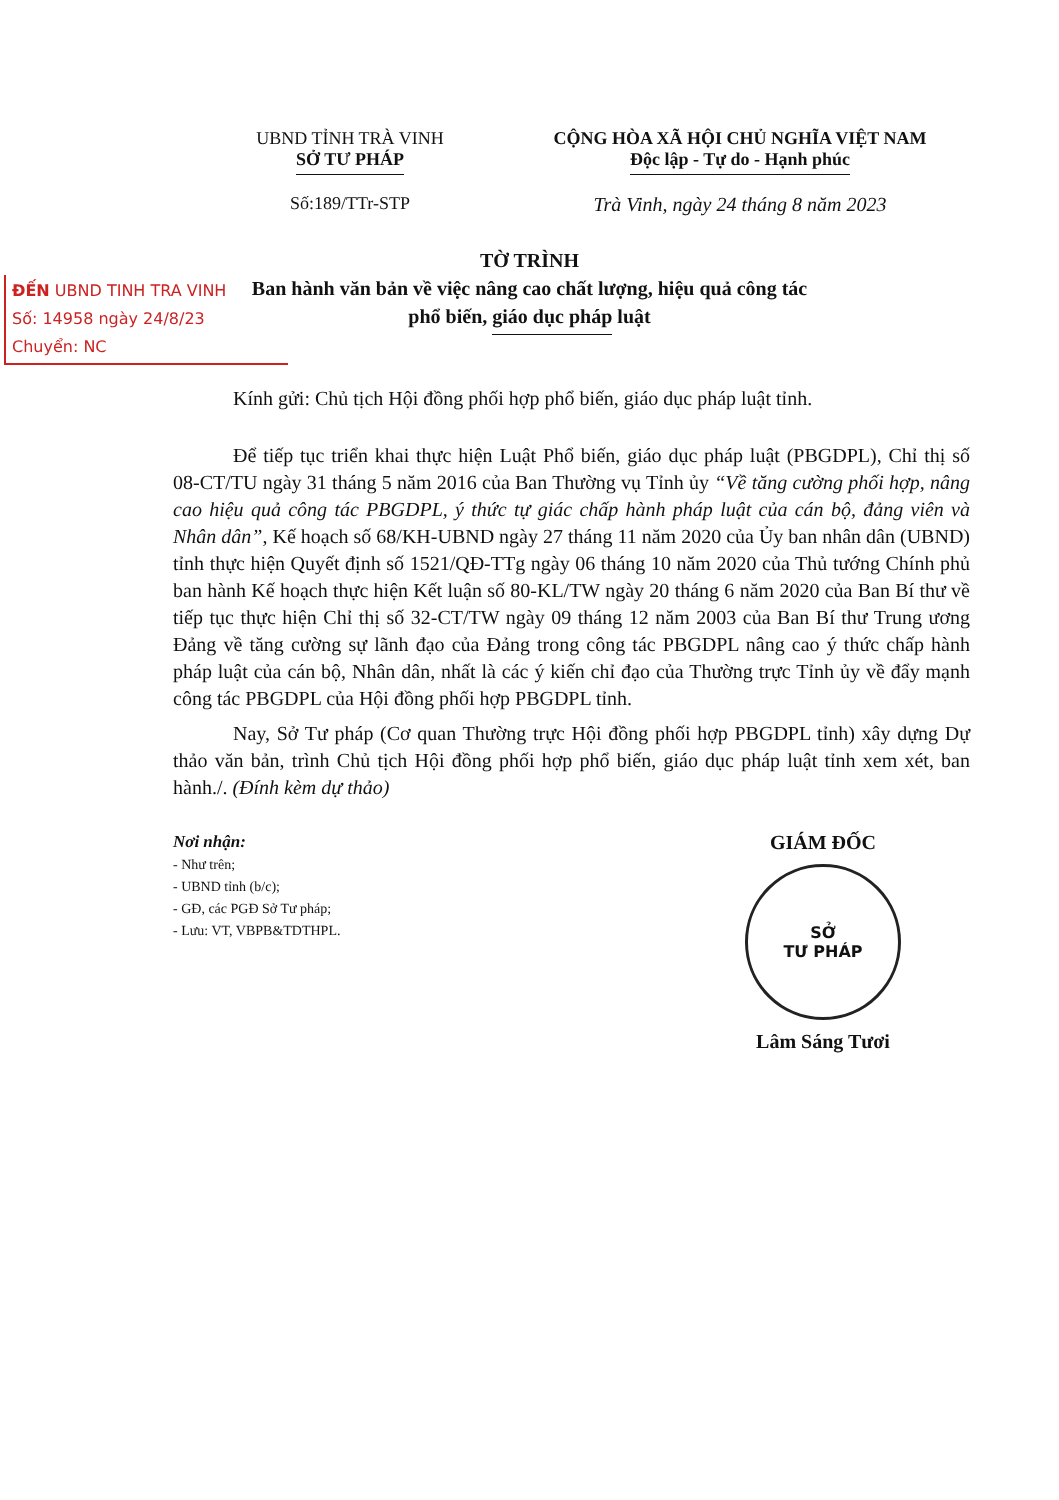UBND TỈNH TRÀ VINH
SỞ TƯ PHÁP
CỘNG HÒA XÃ HỘI CHỦ NGHĨA VIỆT NAM
Độc lập - Tự do - Hạnh phúc
Số:189/TTr-STP Trà Vinh, ngày 24 tháng 8 năm 2023
TỜ TRÌNH
Ban hành văn bản về việc nâng cao chất lượng, hiệu quả công tác
phổ biến, giáo dục pháp luật
ĐẾN UBND TINH TRA VINH
Số: 14958 ngày 24/8/23
Chuyển: NC
Kính gửi: Chủ tịch Hội đồng phối hợp phổ biến, giáo dục pháp luật tỉnh.
Để tiếp tục triển khai thực hiện Luật Phổ biến, giáo dục pháp luật (PBGDPL), Chỉ thị số 08-CT/TU ngày 31 tháng 5 năm 2016 của Ban Thường vụ Tỉnh ủy “Về tăng cường phối hợp, nâng cao hiệu quả công tác PBGDPL, ý thức tự giác chấp hành pháp luật của cán bộ, đảng viên và Nhân dân”, Kế hoạch số 68/KH-UBND ngày 27 tháng 11 năm 2020 của Ủy ban nhân dân (UBND) tỉnh thực hiện Quyết định số 1521/QĐ-TTg ngày 06 tháng 10 năm 2020 của Thủ tướng Chính phủ ban hành Kế hoạch thực hiện Kết luận số 80-KL/TW ngày 20 tháng 6 năm 2020 của Ban Bí thư về tiếp tục thực hiện Chỉ thị số 32-CT/TW ngày 09 tháng 12 năm 2003 của Ban Bí thư Trung ương Đảng về tăng cường sự lãnh đạo của Đảng trong công tác PBGDPL nâng cao ý thức chấp hành pháp luật của cán bộ, Nhân dân, nhất là các ý kiến chỉ đạo của Thường trực Tỉnh ủy về đẩy mạnh công tác PBGDPL của Hội đồng phối hợp PBGDPL tỉnh.
Nay, Sở Tư pháp (Cơ quan Thường trực Hội đồng phối hợp PBGDPL tỉnh) xây dựng Dự thảo văn bản, trình Chủ tịch Hội đồng phối hợp phổ biến, giáo dục pháp luật tỉnh xem xét, ban hành./. (Đính kèm dự thảo)
Nơi nhận:
- Như trên;
- UBND tỉnh (b/c);
- GĐ, các PGĐ Sở Tư pháp;
- Lưu: VT, VBPB&TDTHPL.
GIÁM ĐỐC
SỞ
TƯ PHÁP
Lâm Sáng Tươi